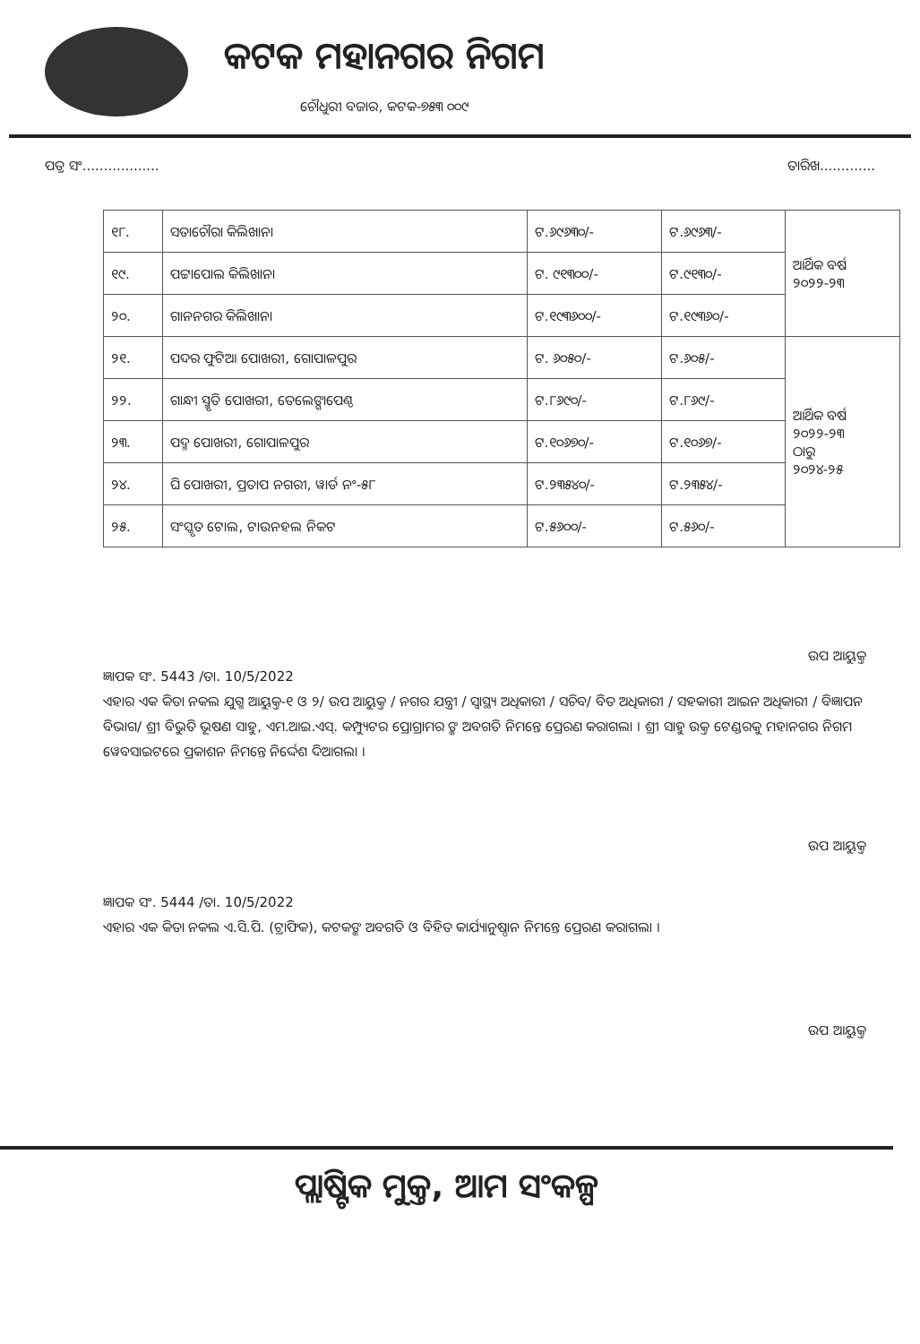କଟକ ମହାନଗର ନିଗମ
ଚୌଧୁରୀ ବଜାର, କଟକ-୭୫୩ ୦୦୯
ପତ୍ର ସଂ.................. ତାରିଖ.............
| ୧୮. | ସତାଚୌରା କିଲିଖାନା | ଟ.୬୯୬୩୦/- | ଟ.୬୯୬୩/- | ଆର୍ଥିକ ବର୍ଷ ୨୦୨୨-୨୩ |
| ୧୯. | ପଟ୍ଟାପୋଲ କିଲିଖାନା | ଟ. ୯୧୩୦୦/- | ଟ.୯୧୩୦/- | |
| ୨୦. | ଗାନନଗର କିଲିଖାନା | ଟ.୧୯୩୬୦୦/- | ଟ.୧୯୩୬୦/- | |
| ୨୧. | ପଦର ଫୁଟିଆ ପୋଖରୀ, ଗୋପାଳପୁର | ଟ. ୬୦୫୦/- | ଟ.୬୦୫/- | ଆର୍ଥିକ ବର୍ଷ ୨୦୨୨-୨୩ ଠାରୁ ୨୦୨୪-୨୫ |
| ୨୨. | ଗାନ୍ଧୀ ସ୍ମୃତି ପୋଖରୀ, ତେଲେଙ୍ଗାପେଣ୍ଠ | ଟ.୮୬୯୦/- | ଟ.୮୬୯/- | |
| ୨୩. | ପଦ୍ମ ପୋଖରୀ, ଗୋପାଳପୁର | ଟ.୧୦୬୭୦/- | ଟ.୧୦୬୭/- | |
| ୨୪. | ଘି ପୋଖରୀ, ପ୍ରତାପ ନଗରୀ, ୱାର୍ଡ ନଂ-୫୮ | ଟ.୨୩୫୪୦/- | ଟ.୨୩୫୪/- | |
| ୨୫. | ସଂସ୍କୃତ ଟୋଲ, ଟାଉନହଲ ନିକଟ | ଟ.୫୬୦୦/- | ଟ.୫୬୦/- | |
ଉପ ଆୟୁକ୍ତ
ଜ୍ଞାପକ ସଂ. 5443 /ତା. 10/5/2022
ଏହାର ଏକ କିତା ନକଲ ଯୁଗ୍ମ ଆୟୁକ୍ତ-୧ ଓ ୨/ ଉପ ଆୟୁକ୍ତ / ନଗର ଯନ୍ତ୍ରୀ / ସ୍ୱାସ୍ଥ୍ୟ ଅଧିକାରୀ / ସଚିବ/ ବିତ ଅଧିକାରୀ / ସହକାରୀ ଆଇନ ଅଧିକାରୀ / ବିଜ୍ଞାପନ ବିଭାଗ/ ଶ୍ରୀ ବିଭୁତି ଭୂଷଣ ସାହୁ, ଏମ.ଆଇ.ଏସ୍. କମ୍ପ୍ୟୁଟର ପ୍ରୋଗ୍ରାମର ଙ୍କ ଅବଗତି ନିମନ୍ତେ ପ୍ରେରଣ କରାଗଲା । ଶ୍ରୀ ସାହୁ ଉକ୍ତ ଟେଣ୍ଡରକୁ ମହାନଗର ନିଗମ ୱେବସାଇଟରେ ପ୍ରକାଶନ ନିମନ୍ତେ ନିର୍ଦ୍ଦେଶ ଦିଆଗଲା ।
ଉପ ଆୟୁକ୍ତ
ଜ୍ଞାପକ ସଂ. 5444 /ତା. 10/5/2022
ଏହାର ଏକ କିତା ନକଲ ଏ.ସି.ପି. (ଟ୍ରାଫିକ), କଟକଙ୍କ ଅବଗତି ଓ ବିହିତ କାର୍ଯ୍ୟାନୁଷ୍ଠାନ ନିମନ୍ତେ ପ୍ରେରଣ କରାଗଲା ।
ଉପ ଆୟୁକ୍ତ
ପ୍ଲାଷ୍ଟିକ ମୁକ୍ତ, ଆମ ସଂକଳ୍ପ